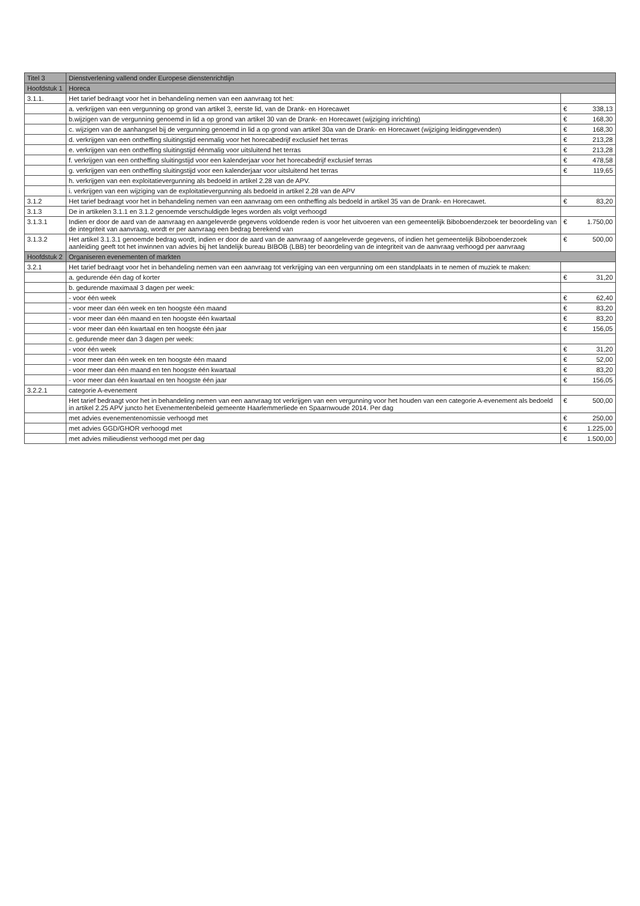| Titel 3 | Dienstverlening vallend onder Europese dienstenrichtlijn | | |
| --- | --- | --- | --- |
| Hoofdstuk 1 | Horeca | | |
| 3.1.1. | Het tarief bedraagt voor het in behandeling nemen van een aanvraag tot het: | | |
| | a. verkrijgen van een vergunning op grond van artikel 3, eerste lid, van de Drank- en Horecawet | € | 338,13 |
| | b.wijzigen van de vergunning genoemd in lid a op grond van artikel 30 van de Drank- en Horecawet (wijziging inrichting) | € | 168,30 |
| | c. wijzigen van de aanhangsel bij de vergunning genoemd in lid a op grond van artikel 30a van de Drank- en Horecawet (wijziging leidinggevenden) | € | 168,30 |
| | d. verkrijgen van een ontheffing sluitingstijd eenmalig voor het horecabedrijf exclusief het terras | € | 213,28 |
| | e. verkrijgen van een ontheffing sluitingstijd éénmalig voor uitsluitend het terras | € | 213,28 |
| | f. verkrijgen van een ontheffing sluitingstijd voor een kalenderjaar voor het horecabedrijf exclusief terras | € | 478,58 |
| | g. verkrijgen van een ontheffing sluitingstijd voor een kalenderjaar voor uitsluitend het terras | € | 119,65 |
| | h. verkrijgen van een exploitatievergunning als bedoeld in artikel 2.28 van de APV. | | |
| | i. verkrijgen van een wijziging van de exploitatievergunning als bedoeld in artikel 2.28 van de APV | | |
| 3.1.2 | Het tarief bedraagt voor het in behandeling nemen van een aanvraag om een ontheffing als bedoeld in artikel 35 van de Drank- en Horecawet. | € | 83,20 |
| 3.1.3 | De in artikelen 3.1.1 en 3.1.2 genoemde verschuldigde leges worden als volgt verhoogd | | |
| 3.1.3.1 | Indien er door de aard van de aanvraag en aangeleverde gegevens voldoende reden is voor het uitvoeren van een gemeentelijk Biboboenderzoek ter beoordeling van de integriteit van aanvraag, wordt er per aanvraag een bedrag berekend van | € | 1.750,00 |
| 3.1.3.2 | Het artikel 3.1.3.1 genoemde bedrag wordt, indien er door de aard van de aanvraag of aangeleverde gegevens, of indien het gemeentelijk Biboboenderzoek aanleiding geeft tot het inwinnen van advies bij het landelijk bureau BIBOB (LBB) ter beoordeling van de integriteit van de aanvraag verhoogd per aanvraag | € | 500,00 |
| Hoofdstuk 2 | Organiseren evenementen of markten | | |
| 3.2.1 | Het tarief bedraagt voor het in behandeling nemen van een aanvraag tot verkrijging van een vergunning om een standplaats in te nemen of muziek te maken: | | |
| | a. gedurende één dag of korter | € | 31,20 |
| | b. gedurende maximaal 3 dagen per week: | | |
| | - voor één week | € | 62,40 |
| | - voor meer dan één week en ten hoogste één maand | € | 83,20 |
| | - voor meer dan één maand en ten hoogste één kwartaal | € | 83,20 |
| | - voor meer dan één kwartaal en ten hoogste één jaar | € | 156,05 |
| | c. gedurende meer dan 3 dagen per week: | | |
| | - voor één week | € | 31,20 |
| | - voor meer dan één week en ten hoogste één maand | € | 52,00 |
| | - voor meer dan één maand en ten hoogste één kwartaal | € | 83,20 |
| | - voor meer dan één kwartaal en ten hoogste één jaar | € | 156,05 |
| 3.2.2.1 | categorie A-evenement | | |
| | Het tarief bedraagt voor het in behandeling nemen van een aanvraag tot verkrijgen van een vergunning voor het houden van een categorie A-evenement als bedoeld in artikel 2.25 APV juncto het Evenementenbeleid gemeente Haarlemmerliede en Spaarnwoude 2014. Per dag | € | 500,00 |
| | met advies evenementenomissie verhoogd met | € | 250,00 |
| | met advies GGD/GHOR verhoogd met | € | 1.225,00 |
| | met advies milieudienst verhoogd met per dag | € | 1.500,00 |